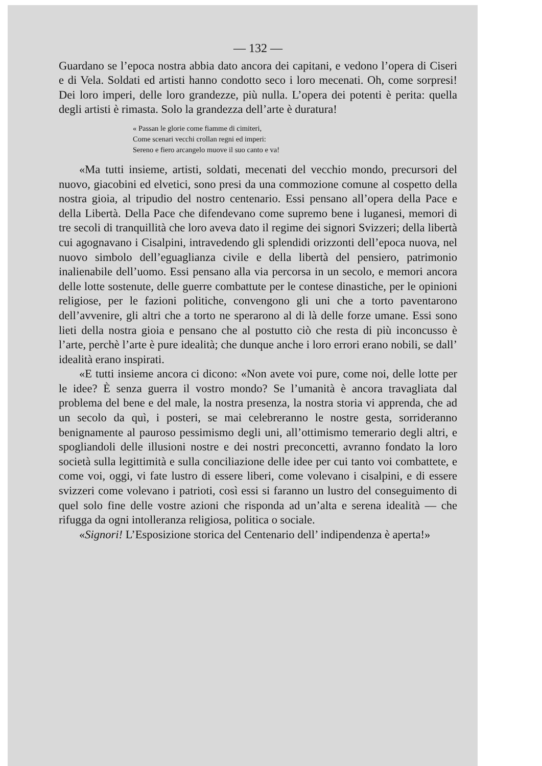— 132 —
Guardano se l’epoca nostra abbia dato ancora dei capitani, e vedono l’opera di Ciseri e di Vela. Soldati ed artisti hanno condotto seco i loro mecenati. Oh, come sorpresi! Dei loro imperi, delle loro grandezze, più nulla. L’opera dei potenti è perita: quella degli artisti è rimasta. Solo la grandezza dell’arte è duratura!
« Passan le glorie come fiamme di cimiteri,
Come scenari vecchi crollan regni ed imperi:
Sereno e fiero arcangelo muove il suo canto e va!
«Ma tutti insieme, artisti, soldati, mecenati del vecchio mondo, precursori del nuovo, giacobini ed elvetici, sono presi da una commozione comune al cospetto della nostra gioia, al tripudio del nostro centenario. Essi pensano all’opera della Pace e della Libertà. Della Pace che difendevano come supremo bene i luganesi, memori di tre secoli di tranquillità che loro aveva dato il regime dei signori Svizzeri; della libertà cui agognavano i Cisalpini, intravedendo gli splendidi orizzonti dell’epoca nuova, nel nuovo simbolo dell’eguaglianza civile e della libertà del pensiero, patrimonio inalienabile dell’uomo. Essi pensano alla via percorsa in un secolo, e memori ancora delle lotte sostenute, delle guerre combattute per le contese dinastiche, per le opinioni religiose, per le fazioni politiche, convengono gli uni che a torto paventarono dell’avvenire, gli altri che a torto ne sperarono al di là delle forze umane. Essi sono lieti della nostra gioia e pensano che al postutto ciò che resta di più inconcusso è l’arte, perchè l’arte è pure idealità; che dunque anche i loro errori erano nobili, se dall’ idealità erano inspirati.
«E tutti insieme ancora ci dicono: «Non avete voi pure, come noi, delle lotte per le idee? È senza guerra il vostro mondo? Se l’umanità è ancora travagliata dal problema del bene e del male, la nostra presenza, la nostra storia vi apprenda, che ad un secolo da quì, i posteri, se mai celebreranno le nostre gesta, sorrideranno benignamente al pauroso pessimismo degli uni, all’ottimismo temerario degli altri, e spogliandoli delle illusioni nostre e dei nostri preconcetti, avranno fondato la loro società sulla legittimità e sulla conciliazione delle idee per cui tanto voi combattete, e come voi, oggi, vi fate lustro di essere liberi, come volevano i cisalpini, e di essere svizzeri come volevano i patrioti, così essi si faranno un lustro del conseguimento di quel solo fine delle vostre azioni che risponda ad un’alta e serena idealità — che rifugga da ogni intolleranza religiosa, politica o sociale.
«Signori! L’Esposizione storica del Centenario dell’ indipendenza è aperta!»